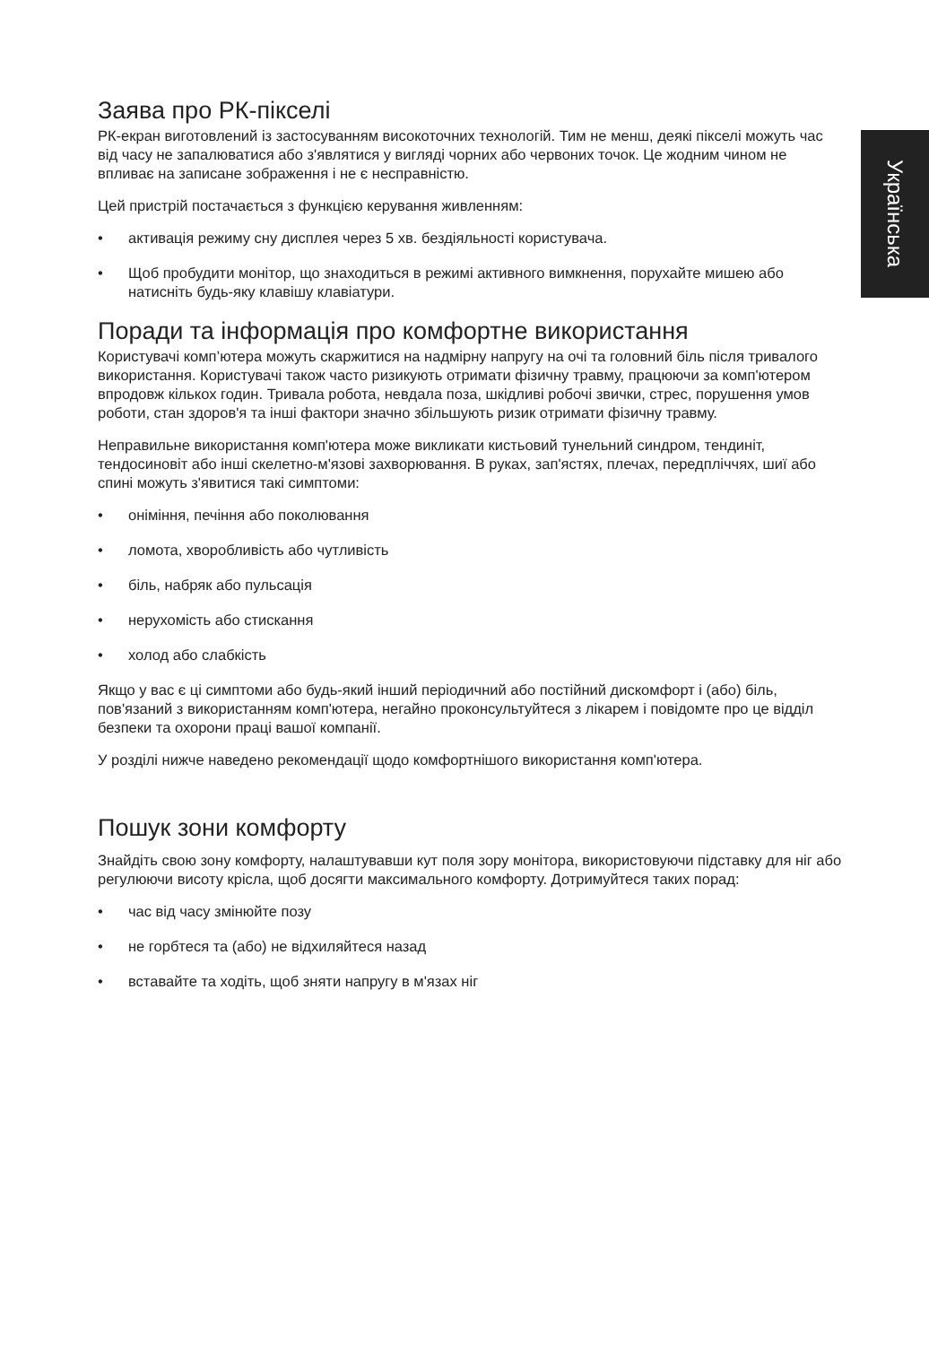Заява про РК-пікселі
РК-екран виготовлений із застосуванням високоточних технологій. Тим не менш, деякі пікселі можуть час від часу не запалюватися або з'являтися у вигляді чорних або червоних точок. Це жодним чином не впливає на записане зображення і не є несправністю.
Цей пристрій постачається з функцією керування живленням:
• активація режиму сну дисплея через 5 хв. бездіяльності користувача.
• Щоб пробудити монітор, що знаходиться в режимі активного вимкнення, порухайте мишею або натисніть будь-яку клавішу клавіатури.
Поради та інформація про комфортне використання
Користувачі комп’ютера можуть скаржитися на надмірну напругу на очі та головний біль після тривалого використання. Користувачі також часто ризикують отримати фізичну травму, працюючи за комп'ютером впродовж кількох годин. Тривала робота, невдала поза, шкідливі робочі звички, стрес, порушення умов роботи, стан здоров'я та інші фактори значно збільшують ризик отримати фізичну травму.
Неправильне використання комп'ютера може викликати кистьовий тунельний синдром, тендиніт, тендосиновіт або інші скелетно-м'язові захворювання. В руках, зап'ястях, плечах, передпліччях, шиї або спині можуть з'явитися такі симптоми:
• оніміння, печіння або поколювання
• ломота, хворобливість або чутливість
• біль, набряк або пульсація
• нерухомість або стискання
• холод або слабкість
Якщо у вас є ці симптоми або будь-який інший періодичний або постійний дискомфорт і (або) біль, пов'язаний з використанням комп'ютера, негайно проконсультуйтеся з лікарем і повідомте про це відділ безпеки та охорони праці вашої компанії.
У розділі нижче наведено рекомендації щодо комфортнішого використання комп'ютера.
Пошук зони комфорту
Знайдіть свою зону комфорту, налаштувавши кут поля зору монітора, використовуючи підставку для ніг або регулюючи висоту крісла, щоб досягти максимального комфорту. Дотримуйтеся таких порад:
• час від часу змінюйте позу
• не горбтеся та (або) не відхиляйтеся назад
• вставайте та ходіть, щоб зняти напругу в м'язах ніг
Українська